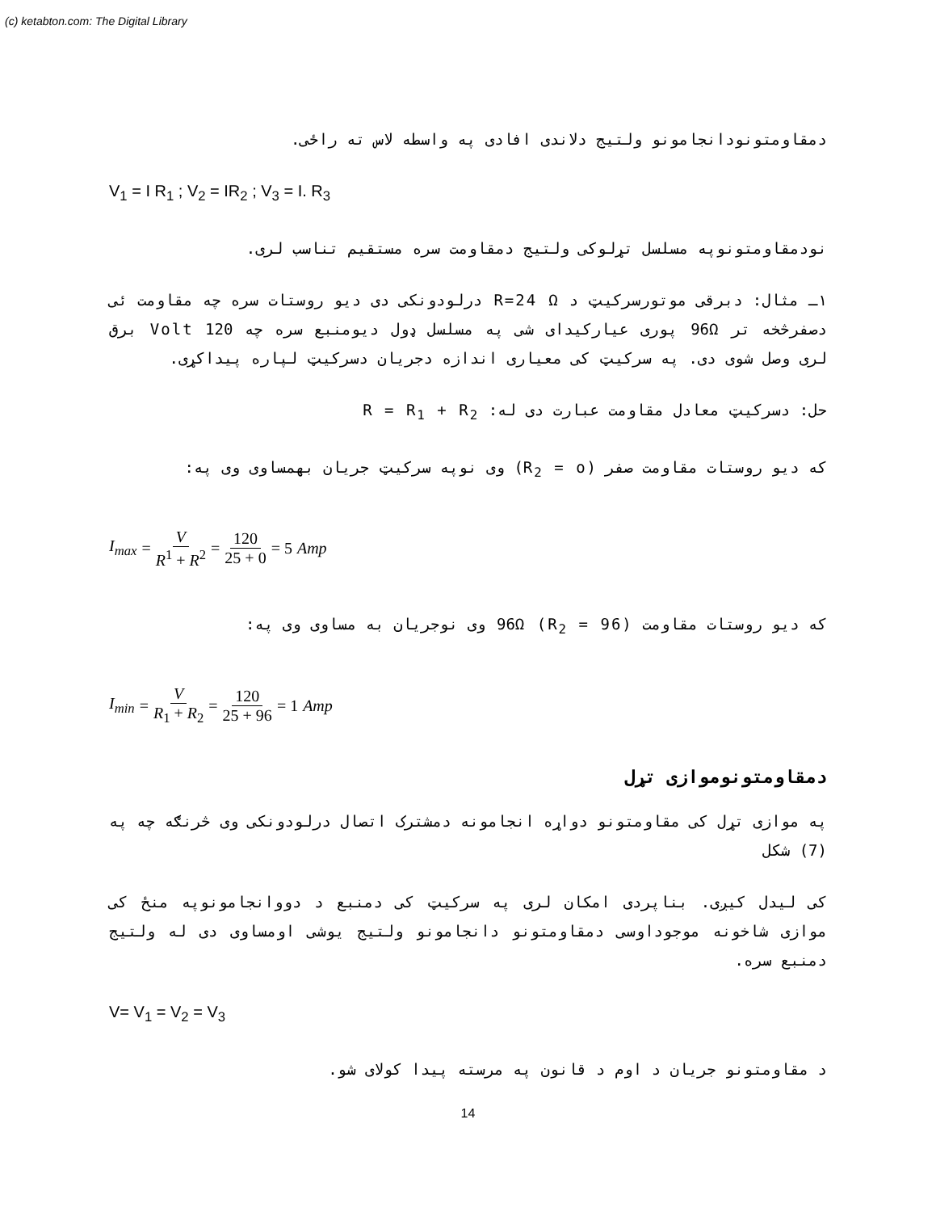(c) ketabton.com: The Digital Library
دمقاومتونودانجامونو ولتیج دلاندی افادی په واسطه لاس ته راځی.
V<sub>1</sub> = I R<sub>1</sub> ; V<sub>2</sub> = IR<sub>2</sub> ; V<sub>3</sub> = I. R<sub>3</sub>
نودمقاومتونوپه مسلسل تړلوکی ولتیج دمقاومت سره مستقیم تناسب لری.
۱ـ مثال: دبرقی موتورسرکیټ د R=24 Ω درلودونکی دی دیو روستات سره چه مقاومت ئی دصفرڅخه تر 96Ω پوری عیارکیدای شی په مسلسل ډول دیومنبع سره چه 120 Volt برق لری وصل شوی دی. په سرکیټ کی معیاری اندازه دجریان دسرکیټ لپاره پیداکړی.
حل: دسرکیټ معادل مقاومت عبارت دی له: R = R<sub>1</sub> + R<sub>2</sub>
که دیو روستات مقاومت صفر (R<sub>2</sub> = o) وی نوپه سرکیټ جریان بهمساوی وی په:
I<sub>max</sub> = V R<sup>1</sup> + R<sup>2</sup> = 120 25 + 0 = 5 Amp
که دیو روستات مقاومت 96Ω (R<sub>2</sub> = 96) وی نوجریان به مساوی وی په:
I<sub>min</sub> = V R<sub>1</sub> + R<sub>2</sub> = 120 25 + 96 = 1 Amp
دمقاومتونوموازی تړل
په موازی تړل کی مقاومتونو دواړه انجامونه دمشترک اتصال درلودونکی وی څرنګه چه په (7) شکل
کی لیدل کیږی. بناپردی امکان لری په سرکیټ کی دمنبع د دووانجامونوپه منځ کی موازی شاخونه موجوداوسی دمقاومتونو دانجامونو ولتیج یوشی اومساوی دی له ولتیج دمنبع سره.
V= V<sub>1</sub> = V<sub>2</sub> = V<sub>3</sub>
د مقاومتونو جریان د اوم د قانون په مرسته پیدا کولای شو.
14